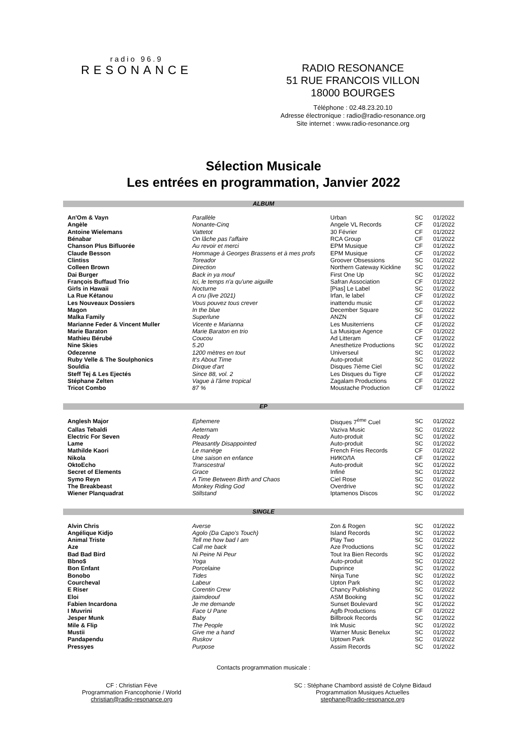radio 96.9
RESONANCE
RADIO RESONANCE
51 RUE FRANCOIS VILLON
18000 BOURGES
Téléphone : 02.48.23.20.10
Adresse électronique : radio@radio-resonance.org
Site internet : www.radio-resonance.org
Sélection Musicale
Les entrées en programmation, Janvier 2022
ALBUM
| An'Om & Vayn | Parallèle | Urban | SC | 01/2022 |
| Angèle | Nonante-Cinq | Angele VL Records | CF | 01/2022 |
| Antoine Wielemans | Vattetot | 30 Février | CF | 01/2022 |
| Bénabar | On lâche pas l'affaire | RCA Group | CF | 01/2022 |
| Chanson Plus Bifluorée | Au revoir et merci | EPM Musique | CF | 01/2022 |
| Claude Besson | Hommage à Georges Brassens et à mes profs | EPM Musique | CF | 01/2022 |
| Clintiss | Toreador | Groover Obsessions | SC | 01/2022 |
| Colleen Brown | Direction | Northern Gateway Kickline | SC | 01/2022 |
| Dai Burger | Back in ya mouf | First One Up | SC | 01/2022 |
| François Buffaud Trio | Ici, le temps n'a qu'une aiguille | Safran Association | CF | 01/2022 |
| Girls in Hawaii | Nocturne | [Pias] Le Label | SC | 01/2022 |
| La Rue Kétanou | A cru (live 2021) | Irfan, le label | CF | 01/2022 |
| Les Nouveaux Dossiers | Vous pouvez tous crever | inattendu music | CF | 01/2022 |
| Magon | In the blue | December Square | SC | 01/2022 |
| Malka Family | Superlune | ANZN | CF | 01/2022 |
| Marianne Feder & Vincent Muller | Vicente e Marianna | Les Musiterriens | CF | 01/2022 |
| Marie Baraton | Marie Baraton en trio | La Musique Agence | CF | 01/2022 |
| Mathieu Bérubé | Coucou | Ad Litteram | CF | 01/2022 |
| Nine Skies | 5.20 | Anesthetize Productions | SC | 01/2022 |
| Odezenne | 1200 mètres en tout | Universeul | SC | 01/2022 |
| Ruby Velle & The Soulphonics | It's About Time | Auto-produit | SC | 01/2022 |
| Souldia | Dixque d'art | Disques 7ième Ciel | SC | 01/2022 |
| Steff Tej & Les Ejectés | Since 88, vol. 2 | Les Disques du Tigre | CF | 01/2022 |
| Stéphane Zelten | Vague à l'âme tropical | Zagalam Productions | CF | 01/2022 |
| Tricot Combo | 87 % | Moustache Production | CF | 01/2022 |
EP
| Anglesh Major | Ephemere | Disques 7<sup>ème</sup> Cuel | SC | 01/2022 |
| Callas Tebaldi | Aeternam | Vaziva Music | SC | 01/2022 |
| Electric For Seven | Ready | Auto-produit | SC | 01/2022 |
| Lame | Pleasantly Disappointed | Auto-produit | SC | 01/2022 |
| Mathilde Kaori | Le manège | French Fries Records | CF | 01/2022 |
| Nikola | Une saison en enfance | НИКОЛА | CF | 01/2022 |
| OktoEcho | Transcestral | Auto-produit | SC | 01/2022 |
| Secret of Elements | Grace | Infiné | SC | 01/2022 |
| Symo Reyn | A Time Between Birth and Chaos | Ciel Rose | SC | 01/2022 |
| The Breakbeast | Monkey Riding God | Overdrive | SC | 01/2022 |
| Wiener Planquadrat | Stillstand | Iptamenos Discos | SC | 01/2022 |
SINGLE
| Alvin Chris | Averse | Zon & Rogen | SC | 01/2022 |
| Angélique Kidjo | Agolo (Da Capo's Touch) | Island Records | SC | 01/2022 |
| Animal Triste | Tell me how bad I am | Play Two | SC | 01/2022 |
| Aze | Call me back | Aze Productions | SC | 01/2022 |
| Bad Bad Bird | Ni Peine Ni Peur | Tout Ira Bien Records | SC | 01/2022 |
| Bbno$ | Yoga | Auto-produit | SC | 01/2022 |
| Bon Enfant | Porcelaine | Duprince | SC | 01/2022 |
| Bonobo | Tides | Ninja Tune | SC | 01/2022 |
| Courcheval | Labeur | Upton Park | SC | 01/2022 |
| E Riser | Corentin Crew | Chancy Publishing | SC | 01/2022 |
| Eloi | jtaimdeouf | ASM Booking | SC | 01/2022 |
| Fabien Incardona | Je me demande | Sunset Boulevard | SC | 01/2022 |
| I Muvrini | Face U Pane | Agfb Productions | CF | 01/2022 |
| Jesper Munk | Baby | Billbrook Records | SC | 01/2022 |
| Mile & Flip | The People | Ink Music | SC | 01/2022 |
| Mustii | Give me a hand | Warner Music Benelux | SC | 01/2022 |
| Pandapendu | Ruskov | Uptown Park | SC | 01/2022 |
| Pressyes | Purpose | Assim Records | SC | 01/2022 |
Contacts programmation musicale :
CF : Christian Fève
Programmation Francophonie / World
christian@radio-resonance.org
SC : Stéphane Chambord assisté de Colyne Bidaud
Programmation Musiques Actuelles
stephane@radio-resonance.org